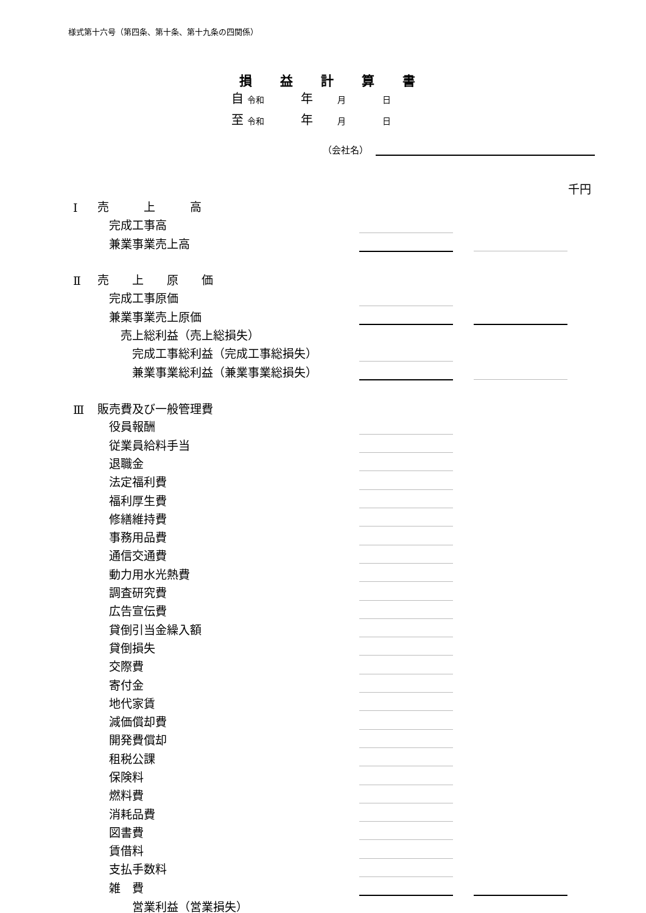様式第十六号（第四条、第十条、第十九条の四関係）
損益計算書
自 令和　　　年　　月　　　日
至 令和　　　年　　月　　　日
（会社名）
千円
| Ⅰ | 売 上 高 | | | |
| | 完成工事高 | | | |
| | 兼業事業売上高 | | | |
| Ⅱ | 売 上 原 価 | | | |
| | 完成工事原価 | | | |
| | 兼業事業売上原価 | | | |
| | 売上総利益（売上総損失） | | | |
| | 完成工事総利益（完成工事総損失） | | | |
| | 兼業事業総利益（兼業事業総損失） | | | |
| Ⅲ | 販売費及び一般管理費 | | | |
| | 役員報酬 | | | |
| | 従業員給料手当 | | | |
| | 退職金 | | | |
| | 法定福利費 | | | |
| | 福利厚生費 | | | |
| | 修繕維持費 | | | |
| | 事務用品費 | | | |
| | 通信交通費 | | | |
| | 動力用水光熱費 | | | |
| | 調査研究費 | | | |
| | 広告宣伝費 | | | |
| | 貸倒引当金繰入額 | | | |
| | 貸倒損失 | | | |
| | 交際費 | | | |
| | 寄付金 | | | |
| | 地代家賃 | | | |
| | 減価償却費 | | | |
| | 開発費償却 | | | |
| | 租税公課 | | | |
| | 保険料 | | | |
| | 燃料費 | | | |
| | 消耗品費 | | | |
| | 図書費 | | | |
| | 賃借料 | | | |
| | 支払手数料 | | | |
| | 雑 費 | | | |
| | 営業利益（営業損失） | | | |